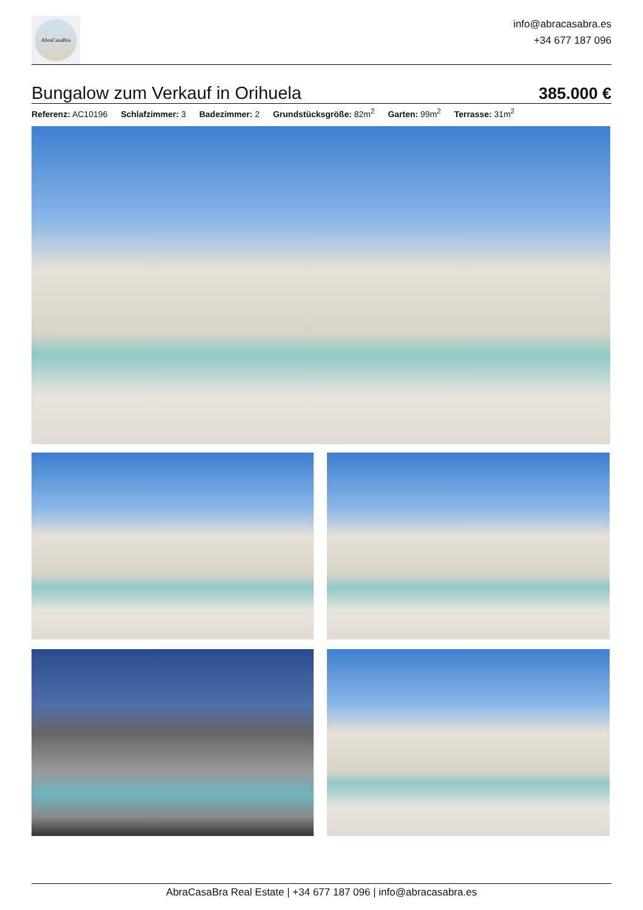AbraCasaBra
info@abracasabra.es
+34 677 187 096
Bungalow zum Verkauf in Orihuela
385.000 €
Referenz: AC10196 Schlafzimmer: 3 Badezimmer: 2 Grundstücksgröße: 82m<sup>2</sup> Garten: 99m<sup>2</sup> Terrasse: 31m<sup>2</sup>
AbraCasaBra Real Estate | +34 677 187 096 | info@abracasabra.es